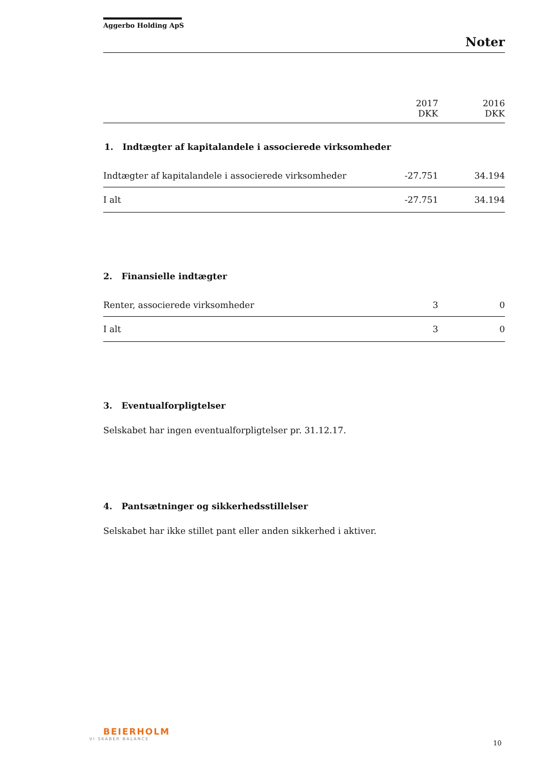Aggerbo Holding ApS
Noter
| | 2017 DKK | 2016 DKK |
| 1. Indtægter af kapitalandele i associerede virksomheder | | |
| Indtægter af kapitalandele i associerede virksomheder | -27.751 | 34.194 |
| I alt | -27.751 | 34.194 |
| 2. Finansielle indtægter | | |
| Renter, associerede virksomheder | 3 | 0 |
| I alt | 3 | 0 |
3. Eventualforpligtelser
Selskabet har ingen eventualforpligtelser pr. 31.12.17.
4. Pantsætninger og sikkerhedsstillelser
Selskabet har ikke stillet pant eller anden sikkerhed i aktiver.
BEIERHOLM
VI SKABER BALANCE
10